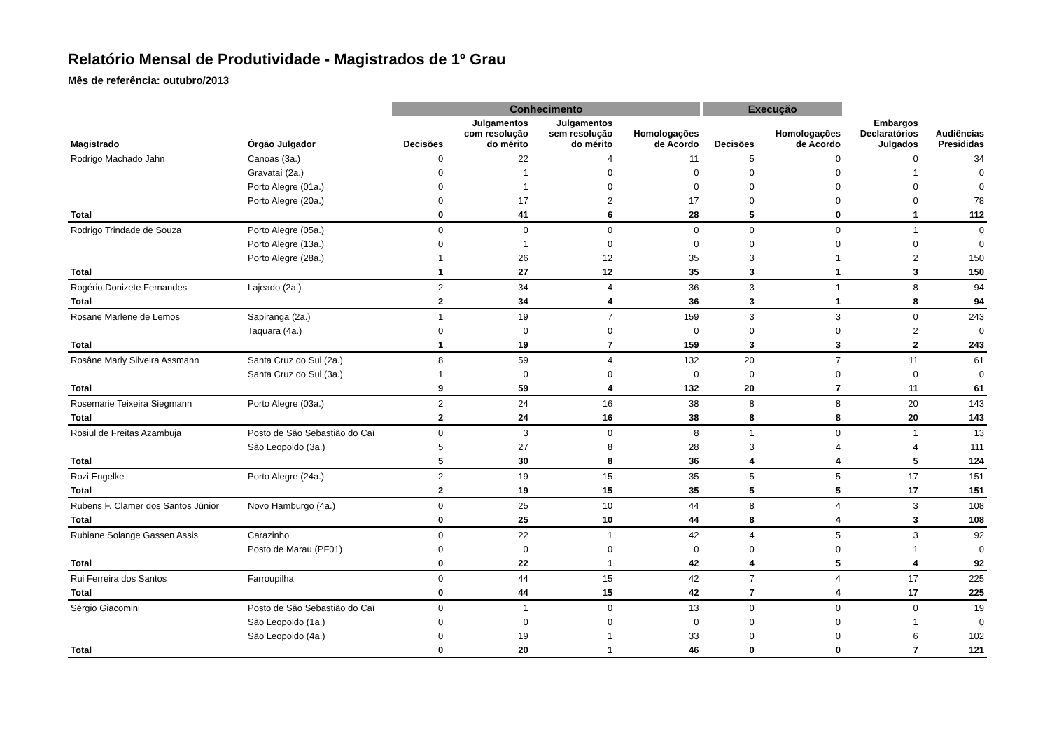Relatório Mensal de Produtividade - Magistrados de 1º Grau
Mês de referência: outubro/2013
| | | Conhecimento | | | | Execução | | | |
| --- | --- | --- | --- | --- | --- | --- | --- | --- | --- |
| Magistrado | Órgão Julgador | Decisões | Julgamentos com resolução do mérito | Julgamentos sem resolução do mérito | Homologações de Acordo | Decisões | Homologações de Acordo | Embargos Declaratórios Julgados | Audiências Presididas |
| Rodrigo Machado Jahn | Canoas (3a.) | 0 | 22 | 4 | 11 | 5 | 0 | 0 | 34 |
| | Gravataí (2a.) | 0 | 1 | 0 | 0 | 0 | 0 | 1 | 0 |
| | Porto Alegre (01a.) | 0 | 1 | 0 | 0 | 0 | 0 | 0 | 0 |
| | Porto Alegre (20a.) | 0 | 17 | 2 | 17 | 0 | 0 | 0 | 78 |
| Total | | 0 | 41 | 6 | 28 | 5 | 0 | 1 | 112 |
| Rodrigo Trindade de Souza | Porto Alegre (05a.) | 0 | 0 | 0 | 0 | 0 | 0 | 1 | 0 |
| | Porto Alegre (13a.) | 0 | 1 | 0 | 0 | 0 | 0 | 0 | 0 |
| | Porto Alegre (28a.) | 1 | 26 | 12 | 35 | 3 | 1 | 2 | 150 |
| Total | | 1 | 27 | 12 | 35 | 3 | 1 | 3 | 150 |
| Rogério Donizete Fernandes | Lajeado (2a.) | 2 | 34 | 4 | 36 | 3 | 1 | 8 | 94 |
| Total | | 2 | 34 | 4 | 36 | 3 | 1 | 8 | 94 |
| Rosane Marlene de Lemos | Sapiranga (2a.) | 1 | 19 | 7 | 159 | 3 | 3 | 0 | 243 |
| | Taquara (4a.) | 0 | 0 | 0 | 0 | 0 | 0 | 2 | 0 |
| Total | | 1 | 19 | 7 | 159 | 3 | 3 | 2 | 243 |
| Rosâne Marly Silveira Assmann | Santa Cruz do Sul (2a.) | 8 | 59 | 4 | 132 | 20 | 7 | 11 | 61 |
| | Santa Cruz do Sul (3a.) | 1 | 0 | 0 | 0 | 0 | 0 | 0 | 0 |
| Total | | 9 | 59 | 4 | 132 | 20 | 7 | 11 | 61 |
| Rosemarie Teixeira Siegmann | Porto Alegre (03a.) | 2 | 24 | 16 | 38 | 8 | 8 | 20 | 143 |
| Total | | 2 | 24 | 16 | 38 | 8 | 8 | 20 | 143 |
| Rosiul de Freitas Azambuja | Posto de São Sebastião do Caí | 0 | 3 | 0 | 8 | 1 | 0 | 1 | 13 |
| | São Leopoldo (3a.) | 5 | 27 | 8 | 28 | 3 | 4 | 4 | 111 |
| Total | | 5 | 30 | 8 | 36 | 4 | 4 | 5 | 124 |
| Rozi Engelke | Porto Alegre (24a.) | 2 | 19 | 15 | 35 | 5 | 5 | 17 | 151 |
| Total | | 2 | 19 | 15 | 35 | 5 | 5 | 17 | 151 |
| Rubens F. Clamer dos Santos Júnior | Novo Hamburgo (4a.) | 0 | 25 | 10 | 44 | 8 | 4 | 3 | 108 |
| Total | | 0 | 25 | 10 | 44 | 8 | 4 | 3 | 108 |
| Rubiane Solange Gassen Assis | Carazinho | 0 | 22 | 1 | 42 | 4 | 5 | 3 | 92 |
| | Posto de Marau (PF01) | 0 | 0 | 0 | 0 | 0 | 0 | 1 | 0 |
| Total | | 0 | 22 | 1 | 42 | 4 | 5 | 4 | 92 |
| Rui Ferreira dos Santos | Farroupilha | 0 | 44 | 15 | 42 | 7 | 4 | 17 | 225 |
| Total | | 0 | 44 | 15 | 42 | 7 | 4 | 17 | 225 |
| Sérgio Giacomini | Posto de São Sebastião do Caí | 0 | 1 | 0 | 13 | 0 | 0 | 0 | 19 |
| | São Leopoldo (1a.) | 0 | 0 | 0 | 0 | 0 | 0 | 1 | 0 |
| | São Leopoldo (4a.) | 0 | 19 | 1 | 33 | 0 | 0 | 6 | 102 |
| Total | | 0 | 20 | 1 | 46 | 0 | 0 | 7 | 121 |